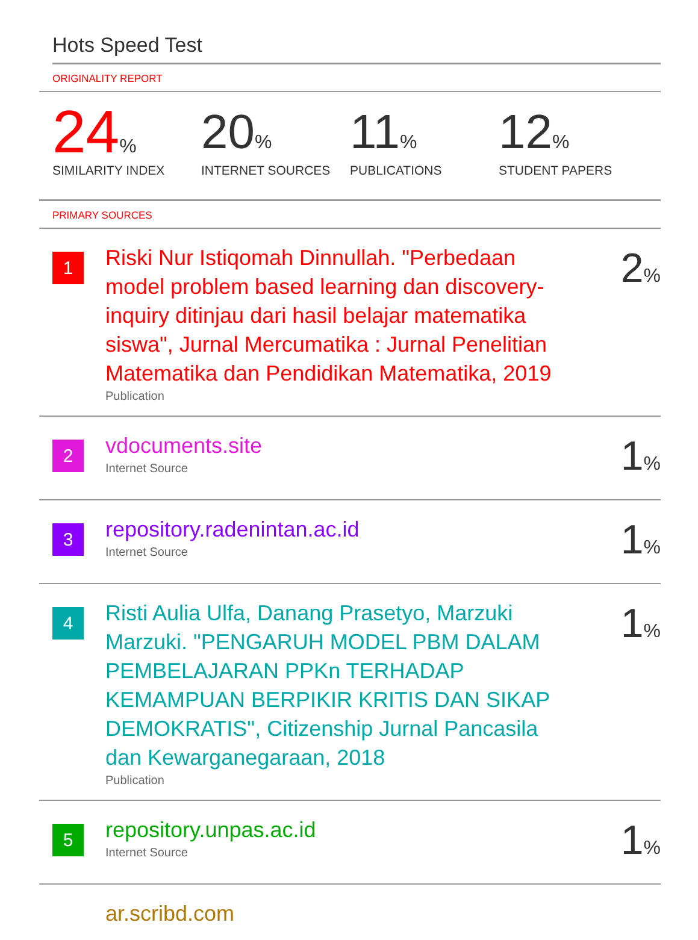Hots Speed Test
ORIGINALITY REPORT
24%
SIMILARITY INDEX
20%
INTERNET SOURCES
11%
PUBLICATIONS
12%
STUDENT PAPERS
PRIMARY SOURCES
1
Riski Nur Istiqomah Dinnullah. "Perbedaan model problem based learning dan discovery-inquiry ditinjau dari hasil belajar matematika siswa", Jurnal Mercumatika : Jurnal Penelitian Matematika dan Pendidikan Matematika, 2019
Publication
2%
2
vdocuments.site
Internet Source
1%
3
repository.radenintan.ac.id
Internet Source
1%
4
Risti Aulia Ulfa, Danang Prasetyo, Marzuki Marzuki. "PENGARUH MODEL PBM DALAM PEMBELAJARAN PPKn TERHADAP KEMAMPUAN BERPIKIR KRITIS DAN SIKAP DEMOKRATIS", Citizenship Jurnal Pancasila dan Kewarganegaraan, 2018
Publication
1%
5
repository.unpas.ac.id
Internet Source
1%
ar.scribd.com